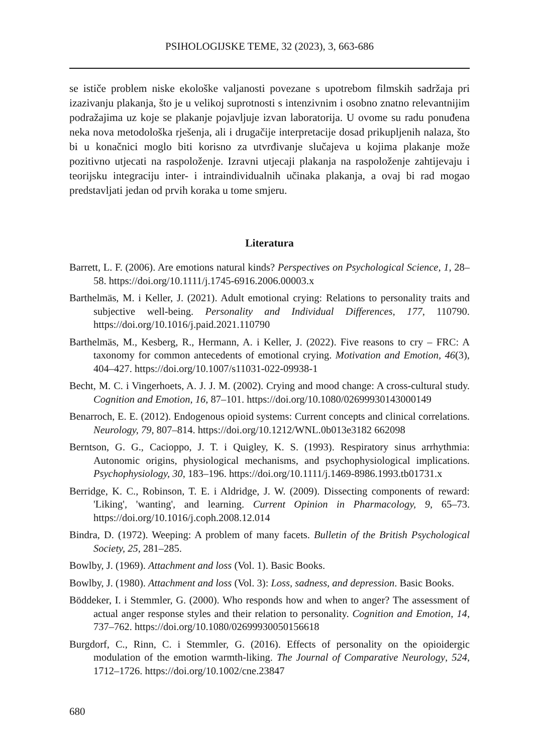PSIHOLOGIJSKE TEME, 32 (2023), 3, 663-686
se ističe problem niske ekološke valjanosti povezane s upotrebom filmskih sadržaja pri izazivanju plakanja, što je u velikoj suprotnosti s intenzivnim i osobno znatno relevantnijim podražajima uz koje se plakanje pojavljuje izvan laboratorija. U ovome su radu ponuđena neka nova metodološka rješenja, ali i drugačije interpretacije dosad prikupljenih nalaza, što bi u konačnici moglo biti korisno za utvrđivanje slučajeva u kojima plakanje može pozitivno utjecati na raspoloženje. Izravni utjecaji plakanja na raspoloženje zahtijevaju i teorijsku integraciju inter- i intraindividualnih učinaka plakanja, a ovaj bi rad mogao predstavljati jedan od prvih koraka u tome smjeru.
Literatura
Barrett, L. F. (2006). Are emotions natural kinds? Perspectives on Psychological Science, 1, 28–58. https://doi.org/10.1111/j.1745-6916.2006.00003.x
Barthelmäs, M. i Keller, J. (2021). Adult emotional crying: Relations to personality traits and subjective well-being. Personality and Individual Differences, 177, 110790. https://doi.org/10.1016/j.paid.2021.110790
Barthelmäs, M., Kesberg, R., Hermann, A. i Keller, J. (2022). Five reasons to cry – FRC: A taxonomy for common antecedents of emotional crying. Motivation and Emotion, 46(3), 404–427. https://doi.org/10.1007/s11031-022-09938-1
Becht, M. C. i Vingerhoets, A. J. J. M. (2002). Crying and mood change: A cross-cultural study. Cognition and Emotion, 16, 87–101. https://doi.org/10.1080/02699930143000149
Benarroch, E. E. (2012). Endogenous opioid systems: Current concepts and clinical correlations. Neurology, 79, 807–814. https://doi.org/10.1212/WNL.0b013e3182 662098
Berntson, G. G., Cacioppo, J. T. i Quigley, K. S. (1993). Respiratory sinus arrhythmia: Autonomic origins, physiological mechanisms, and psychophysiological implications. Psychophysiology, 30, 183–196. https://doi.org/10.1111/j.1469-8986.1993.tb01731.x
Berridge, K. C., Robinson, T. E. i Aldridge, J. W. (2009). Dissecting components of reward: 'Liking', 'wanting', and learning. Current Opinion in Pharmacology, 9, 65–73. https://doi.org/10.1016/j.coph.2008.12.014
Bindra, D. (1972). Weeping: A problem of many facets. Bulletin of the British Psychological Society, 25, 281–285.
Bowlby, J. (1969). Attachment and loss (Vol. 1). Basic Books.
Bowlby, J. (1980). Attachment and loss (Vol. 3): Loss, sadness, and depression. Basic Books.
Böddeker, I. i Stemmler, G. (2000). Who responds how and when to anger? The assessment of actual anger response styles and their relation to personality. Cognition and Emotion, 14, 737–762. https://doi.org/10.1080/02699930050156618
Burgdorf, C., Rinn, C. i Stemmler, G. (2016). Effects of personality on the opioidergic modulation of the emotion warmth-liking. The Journal of Comparative Neurology, 524, 1712–1726. https://doi.org/10.1002/cne.23847
680